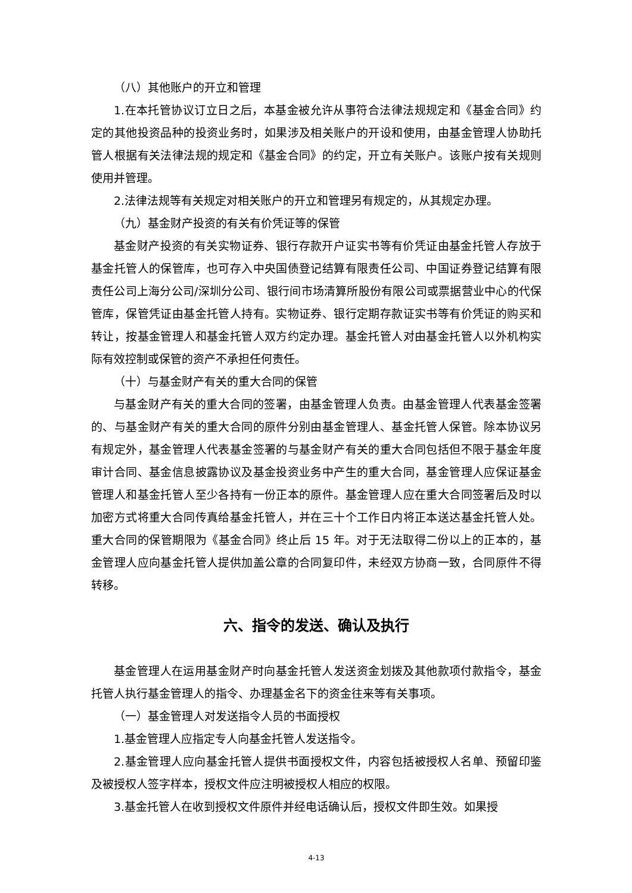（八）其他账户的开立和管理
1.在本托管协议订立日之后，本基金被允许从事符合法律法规规定和《基金合同》约定的其他投资品种的投资业务时，如果涉及相关账户的开设和使用，由基金管理人协助托管人根据有关法律法规的规定和《基金合同》的约定，开立有关账户。该账户按有关规则使用并管理。
2.法律法规等有关规定对相关账户的开立和管理另有规定的，从其规定办理。
（九）基金财产投资的有关有价凭证等的保管
基金财产投资的有关实物证券、银行存款开户证实书等有价凭证由基金托管人存放于基金托管人的保管库，也可存入中央国债登记结算有限责任公司、中国证券登记结算有限责任公司上海分公司/深圳分公司、银行间市场清算所股份有限公司或票据营业中心的代保管库，保管凭证由基金托管人持有。实物证券、银行定期存款证实书等有价凭证的购买和转让，按基金管理人和基金托管人双方约定办理。基金托管人对由基金托管人以外机构实际有效控制或保管的资产不承担任何责任。
（十）与基金财产有关的重大合同的保管
与基金财产有关的重大合同的签署，由基金管理人负责。由基金管理人代表基金签署的、与基金财产有关的重大合同的原件分别由基金管理人、基金托管人保管。除本协议另有规定外，基金管理人代表基金签署的与基金财产有关的重大合同包括但不限于基金年度审计合同、基金信息披露协议及基金投资业务中产生的重大合同，基金管理人应保证基金管理人和基金托管人至少各持有一份正本的原件。基金管理人应在重大合同签署后及时以加密方式将重大合同传真给基金托管人，并在三十个工作日内将正本送达基金托管人处。重大合同的保管期限为《基金合同》终止后 15 年。对于无法取得二份以上的正本的，基金管理人应向基金托管人提供加盖公章的合同复印件，未经双方协商一致，合同原件不得转移。
六、指令的发送、确认及执行
基金管理人在运用基金财产时向基金托管人发送资金划拨及其他款项付款指令，基金托管人执行基金管理人的指令、办理基金名下的资金往来等有关事项。
（一）基金管理人对发送指令人员的书面授权
1.基金管理人应指定专人向基金托管人发送指令。
2.基金管理人应向基金托管人提供书面授权文件，内容包括被授权人名单、预留印鉴及被授权人签字样本，授权文件应注明被授权人相应的权限。
3.基金托管人在收到授权文件原件并经电话确认后，授权文件即生效。如果授
4-13